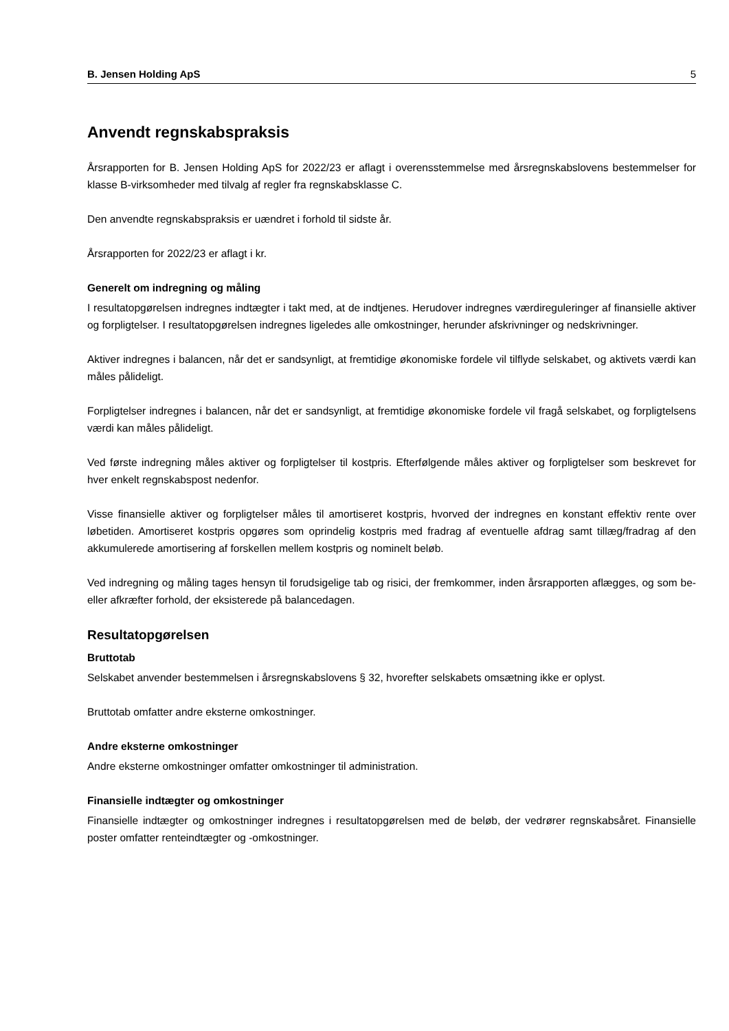B. Jensen Holding ApS 5
Anvendt regnskabspraksis
Årsrapporten for B. Jensen Holding ApS for 2022/23 er aflagt i overensstemmelse med årsregnskabslovens bestemmelser for klasse B-virksomheder med tilvalg af regler fra regnskabsklasse C.
Den anvendte regnskabspraksis er uændret i forhold til sidste år.
Årsrapporten for 2022/23 er aflagt i kr.
Generelt om indregning og måling
I resultatopgørelsen indregnes indtægter i takt med, at de indtjenes. Herudover indregnes værdireguleringer af finansielle aktiver og forpligtelser. I resultatopgørelsen indregnes ligeledes alle omkostninger, herunder afskrivninger og nedskrivninger.
Aktiver indregnes i balancen, når det er sandsynligt, at fremtidige økonomiske fordele vil tilflyde selskabet, og aktivets værdi kan måles pålideligt.
Forpligtelser indregnes i balancen, når det er sandsynligt, at fremtidige økonomiske fordele vil fragå selskabet, og forpligtelsens værdi kan måles pålideligt.
Ved første indregning måles aktiver og forpligtelser til kostpris. Efterfølgende måles aktiver og forpligtelser som beskrevet for hver enkelt regnskabspost nedenfor.
Visse finansielle aktiver og forpligtelser måles til amortiseret kostpris, hvorved der indregnes en konstant effektiv rente over løbetiden. Amortiseret kostpris opgøres som oprindelig kostpris med fradrag af eventuelle afdrag samt tillæg/fradrag af den akkumulerede amortisering af forskellen mellem kostpris og nominelt beløb.
Ved indregning og måling tages hensyn til forudsigelige tab og risici, der fremkommer, inden årsrapporten aflægges, og som be- eller afkræfter forhold, der eksisterede på balancedagen.
Resultatopgørelsen
Bruttotab
Selskabet anvender bestemmelsen i årsregnskabslovens § 32, hvorefter selskabets omsætning ikke er oplyst.
Bruttotab omfatter andre eksterne omkostninger.
Andre eksterne omkostninger
Andre eksterne omkostninger omfatter omkostninger til administration.
Finansielle indtægter og omkostninger
Finansielle indtægter og omkostninger indregnes i resultatopgørelsen med de beløb, der vedrører regnskabsåret. Finansielle poster omfatter renteindtægter og -omkostninger.